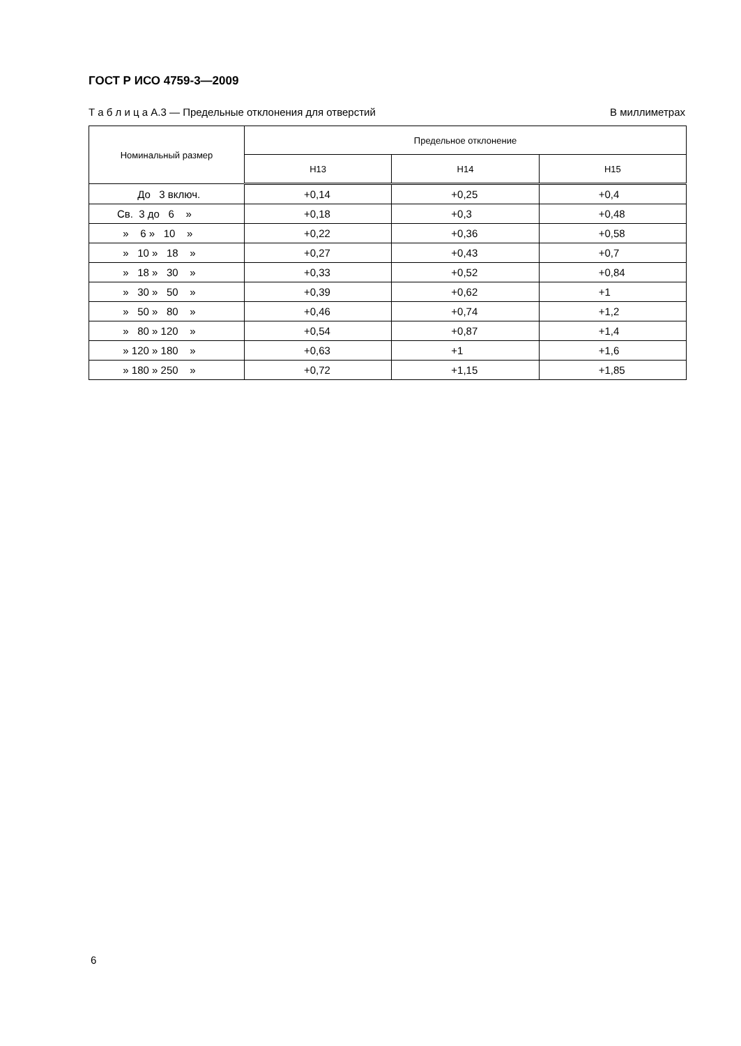ГОСТ Р ИСО 4759-3—2009
Т а б л и ц а А.3 — Предельные отклонения для отверстий В миллиметрах
| Номинальный размер | Предельное отклонение | | |
| --- | --- | --- | --- |
| | H13 | H14 | H15 |
| До 3 включ. | +0,14 | +0,25 | +0,4 |
| Св. 3 до 6 » | +0,18 | +0,3 | +0,48 |
| » 6 » 10 » | +0,22 | +0,36 | +0,58 |
| » 10 » 18 » | +0,27 | +0,43 | +0,7 |
| » 18 » 30 » | +0,33 | +0,52 | +0,84 |
| » 30 » 50 » | +0,39 | +0,62 | +1 |
| » 50 » 80 » | +0,46 | +0,74 | +1,2 |
| » 80 » 120 » | +0,54 | +0,87 | +1,4 |
| » 120 » 180 » | +0,63 | +1 | +1,6 |
| » 180 » 250 » | +0,72 | +1,15 | +1,85 |
6